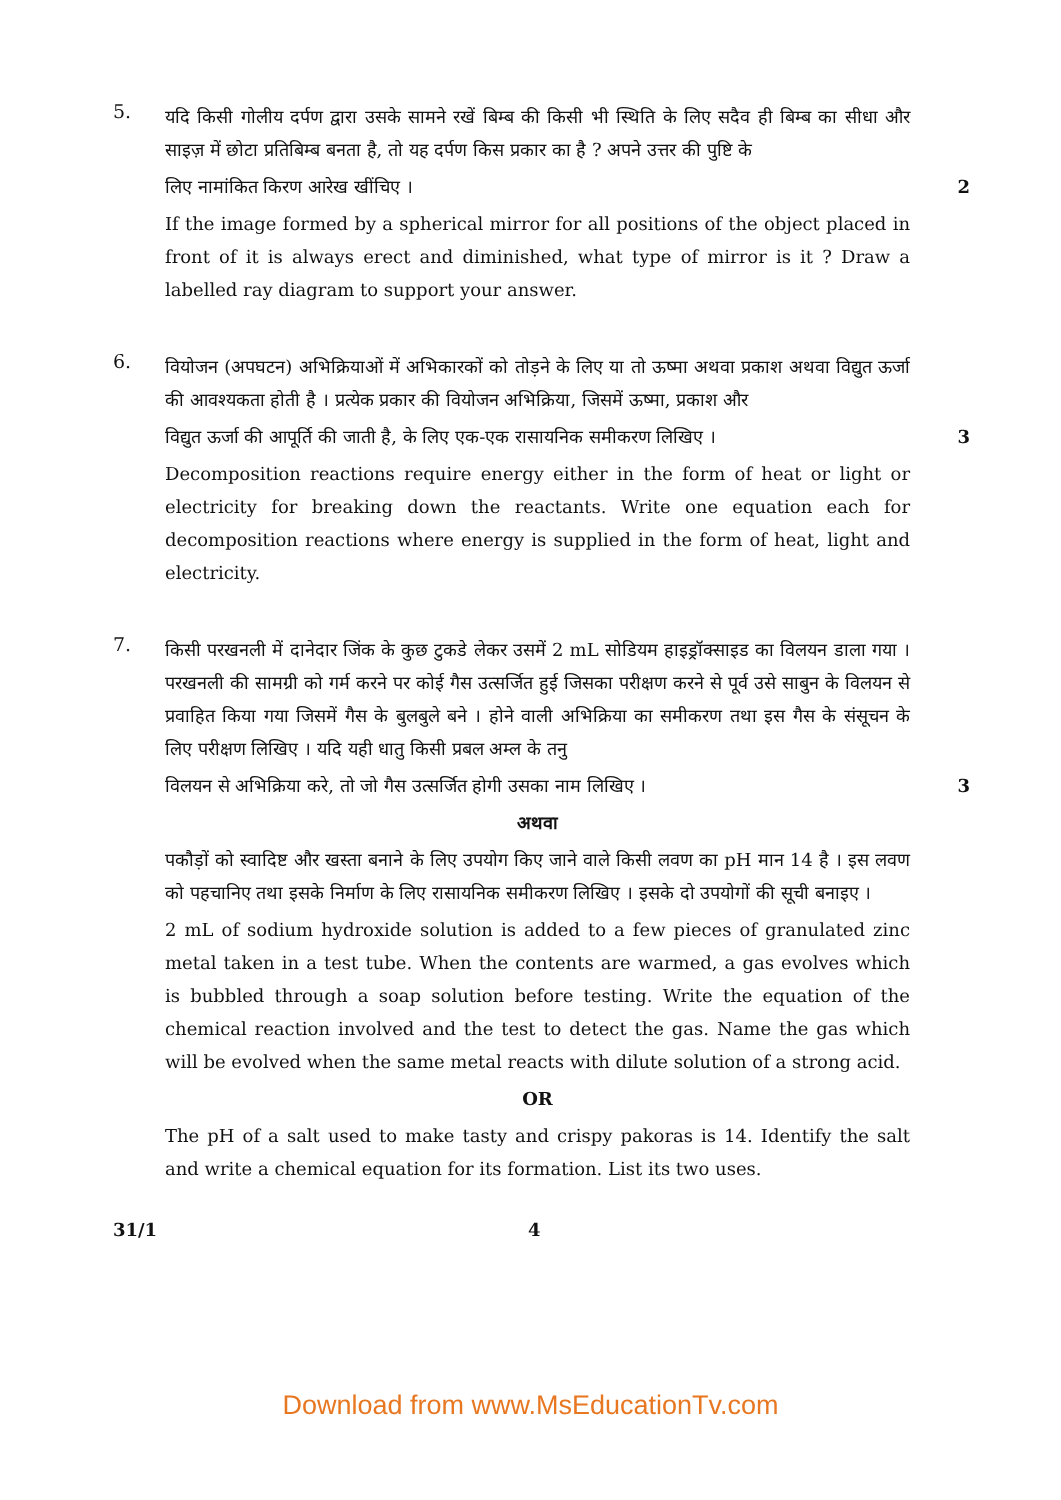5.
यदि किसी गोलीय दर्पण द्वारा उसके सामने रखें बिम्ब की किसी भी स्थिति के लिए सदैव ही बिम्ब का सीधा और साइज़ में छोटा प्रतिबिम्ब बनता है, तो यह दर्पण किस प्रकार का है ? अपने उत्तर की पुष्टि के
लिए नामांकित किरण आरेख खींचिए । 2
If the image formed by a spherical mirror for all positions of the object placed in front of it is always erect and diminished, what type of mirror is it ? Draw a labelled ray diagram to support your answer.
6.
वियोजन (अपघटन) अभिक्रियाओं में अभिकारकों को तोड़ने के लिए या तो ऊष्मा अथवा प्रकाश अथवा विद्युत ऊर्जा की आवश्यकता होती है । प्रत्येक प्रकार की वियोजन अभिक्रिया, जिसमें ऊष्मा, प्रकाश और
विद्युत ऊर्जा की आपूर्ति की जाती है, के लिए एक-एक रासायनिक समीकरण लिखिए । 3
Decomposition reactions require energy either in the form of heat or light or electricity for breaking down the reactants. Write one equation each for decomposition reactions where energy is supplied in the form of heat, light and electricity.
7.
किसी परखनली में दानेदार जिंक के कुछ टुकडे लेकर उसमें 2 mL सोडियम हाइड्रॉक्साइड का विलयन डाला गया । परखनली की सामग्री को गर्म करने पर कोई गैस उत्सर्जित हुई जिसका परीक्षण करने से पूर्व उसे साबुन के विलयन से प्रवाहित किया गया जिसमें गैस के बुलबुले बने । होने वाली अभिक्रिया का समीकरण तथा इस गैस के संसूचन के लिए परीक्षण लिखिए । यदि यही धातु किसी प्रबल अम्ल के तनु
विलयन से अभिक्रिया करे, तो जो गैस उत्सर्जित होगी उसका नाम लिखिए । 3
अथवा
पकौड़ों को स्वादिष्ट और खस्ता बनाने के लिए उपयोग किए जाने वाले किसी लवण का pH मान 14 है । इस लवण को पहचानिए तथा इसके निर्माण के लिए रासायनिक समीकरण लिखिए । इसके दो उपयोगों की सूची बनाइए ।
2 mL of sodium hydroxide solution is added to a few pieces of granulated zinc metal taken in a test tube. When the contents are warmed, a gas evolves which is bubbled through a soap solution before testing. Write the equation of the chemical reaction involved and the test to detect the gas. Name the gas which will be evolved when the same metal reacts with dilute solution of a strong acid.
OR
The pH of a salt used to make tasty and crispy pakoras is 14. Identify the salt and write a chemical equation for its formation. List its two uses.
31/1 4
Download from www.MsEducationTv.com